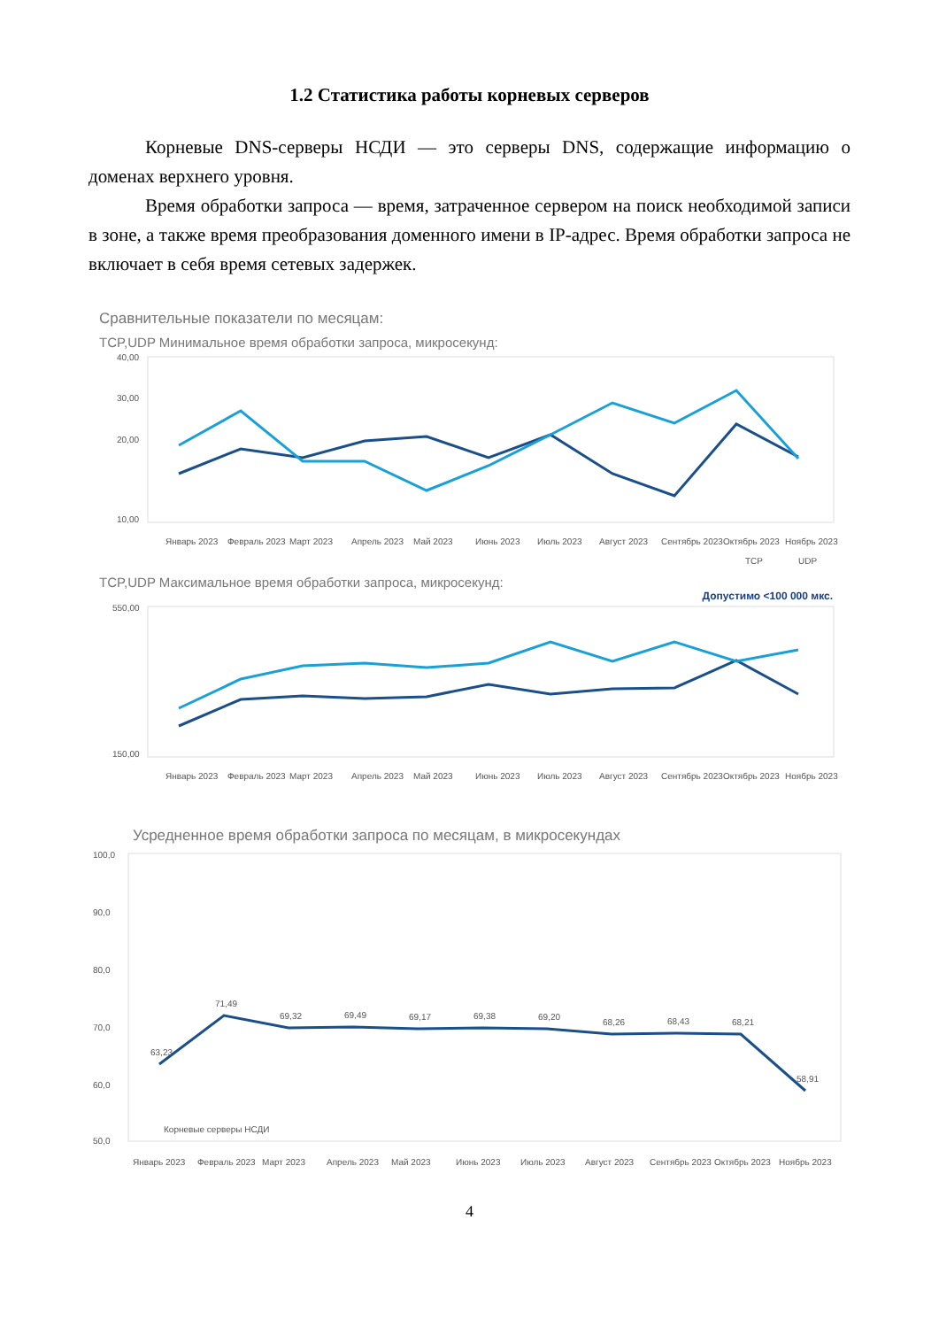1.2 Статистика работы корневых серверов
Корневые DNS-серверы НСДИ — это серверы DNS, содержащие информацию о доменах верхнего уровня.
Время обработки запроса — время, затраченное сервером на поиск необходимой записи в зоне, а также время преобразования доменного имени в IP-адрес. Время обработки запроса не включает в себя время сетевых задержек.
Сравнительные показатели по месяцам:
TCP,UDP Минимальное время обработки запроса, микросекунд:
40,00
30,00
20,00
10,00
Январь 2023
Февраль 2023
Март 2023
Апрель 2023
Май 2023
Июнь 2023
Июль 2023
Август 2023
Сентябрь 2023
Октябрь 2023
Ноябрь 2023
TCP
UDP
TCP,UDP Максимальное время обработки запроса, микросекунд:
Допустимо <100 000 мкс.
550,00
150,00
Январь 2023
Февраль 2023
Март 2023
Апрель 2023
Май 2023
Июнь 2023
Июль 2023
Август 2023
Сентябрь 2023
Октябрь 2023
Ноябрь 2023
Усредненное время обработки запроса по месяцам, в микросекундах
100,0
90,0
80,0
70,0
60,0
50,0
63,23
71,49
69,32
69,49
69,17
69,38
69,20
68,26
68,43
68,21
58,91
Корневые серверы НСДИ
Январь 2023
Февраль 2023
Март 2023
Апрель 2023
Май 2023
Июнь 2023
Июль 2023
Август 2023
Сентябрь 2023
Октябрь 2023
Ноябрь 2023
4